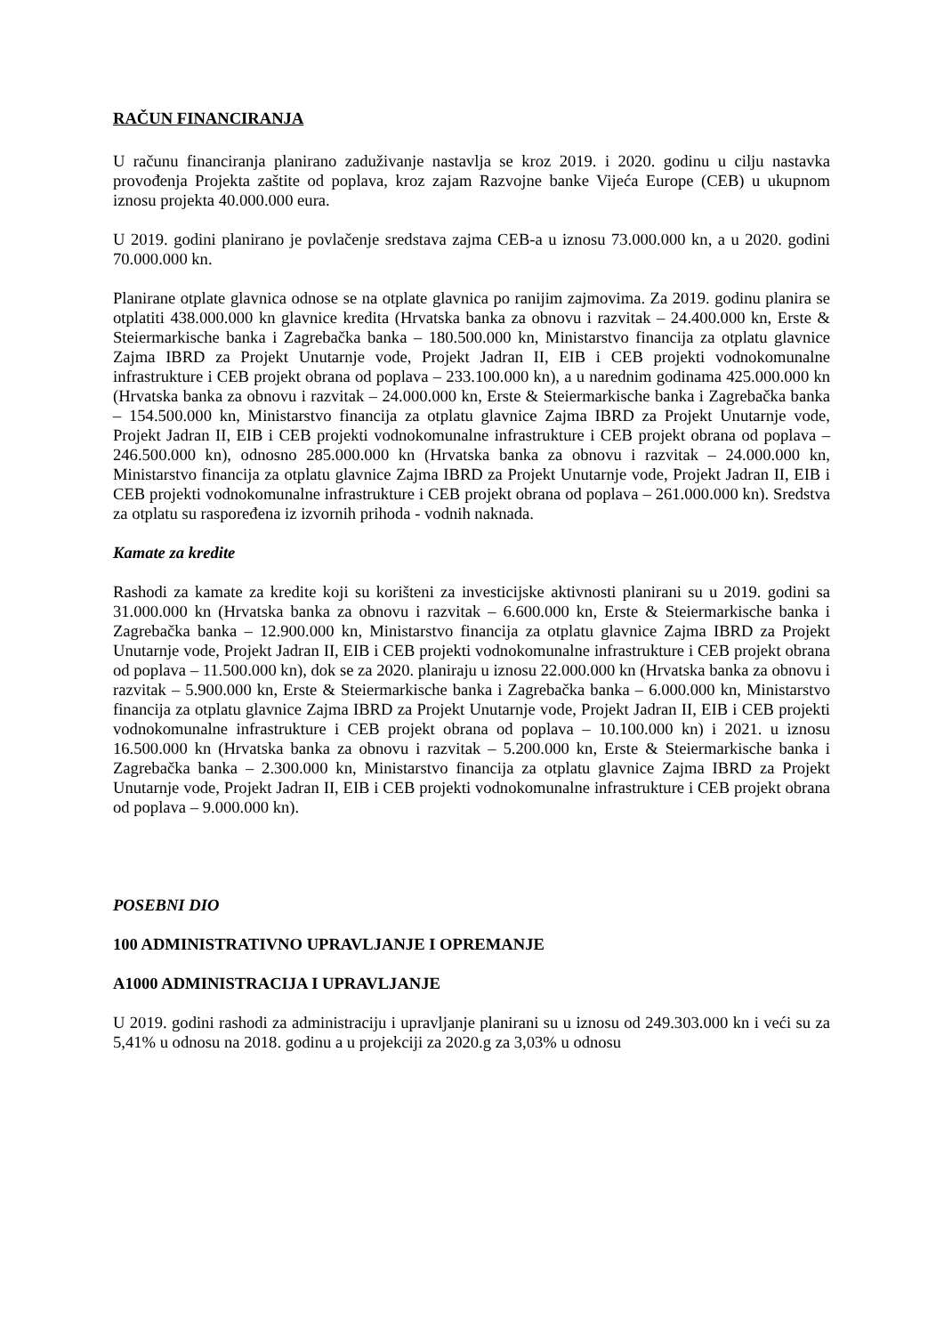RAČUN FINANCIRANJA
U računu financiranja planirano zaduživanje nastavlja se kroz 2019. i 2020. godinu u cilju nastavka provođenja Projekta zaštite od poplava, kroz zajam Razvojne banke Vijeća Europe (CEB) u ukupnom iznosu projekta 40.000.000 eura.
U 2019. godini planirano je povlačenje sredstava zajma CEB-a u iznosu 73.000.000 kn, a u 2020. godini 70.000.000 kn.
Planirane otplate glavnica odnose se na otplate glavnica po ranijim zajmovima. Za 2019. godinu planira se otplatiti 438.000.000 kn glavnice kredita (Hrvatska banka za obnovu i razvitak – 24.400.000 kn, Erste & Steiermarkische banka i Zagrebačka banka – 180.500.000 kn, Ministarstvo financija za otplatu glavnice Zajma IBRD za Projekt Unutarnje vode, Projekt Jadran II, EIB i CEB projekti vodnokomunalne infrastrukture i CEB projekt obrana od poplava – 233.100.000 kn), a u narednim godinama 425.000.000 kn (Hrvatska banka za obnovu i razvitak – 24.000.000 kn, Erste & Steiermarkische banka i Zagrebačka banka – 154.500.000 kn, Ministarstvo financija za otplatu glavnice Zajma IBRD za Projekt Unutarnje vode, Projekt Jadran II, EIB i CEB projekti vodnokomunalne infrastrukture i CEB projekt obrana od poplava – 246.500.000 kn), odnosno 285.000.000 kn (Hrvatska banka za obnovu i razvitak – 24.000.000 kn, Ministarstvo financija za otplatu glavnice Zajma IBRD za Projekt Unutarnje vode, Projekt Jadran II, EIB i CEB projekti vodnokomunalne infrastrukture i CEB projekt obrana od poplava – 261.000.000 kn). Sredstva za otplatu su raspoređena iz izvornih prihoda - vodnih naknada.
Kamate za kredite
Rashodi za kamate za kredite koji su korišteni za investicijske aktivnosti planirani su u 2019. godini sa 31.000.000 kn (Hrvatska banka za obnovu i razvitak – 6.600.000 kn, Erste & Steiermarkische banka i Zagrebačka banka – 12.900.000 kn, Ministarstvo financija za otplatu glavnice Zajma IBRD za Projekt Unutarnje vode, Projekt Jadran II, EIB i CEB projekti vodnokomunalne infrastrukture i CEB projekt obrana od poplava – 11.500.000 kn), dok se za 2020. planiraju u iznosu 22.000.000 kn (Hrvatska banka za obnovu i razvitak – 5.900.000 kn, Erste & Steiermarkische banka i Zagrebačka banka – 6.000.000 kn, Ministarstvo financija za otplatu glavnice Zajma IBRD za Projekt Unutarnje vode, Projekt Jadran II, EIB i CEB projekti vodnokomunalne infrastrukture i CEB projekt obrana od poplava – 10.100.000 kn) i 2021. u iznosu 16.500.000 kn (Hrvatska banka za obnovu i razvitak – 5.200.000 kn, Erste & Steiermarkische banka i Zagrebačka banka – 2.300.000 kn, Ministarstvo financija za otplatu glavnice Zajma IBRD za Projekt Unutarnje vode, Projekt Jadran II, EIB i CEB projekti vodnokomunalne infrastrukture i CEB projekt obrana od poplava – 9.000.000 kn).
POSEBNI DIO
100 ADMINISTRATIVNO UPRAVLJANJE I OPREMANJE
A1000 ADMINISTRACIJA I UPRAVLJANJE
U 2019. godini rashodi za administraciju i upravljanje planirani su u iznosu od 249.303.000 kn i veći su za 5,41% u odnosu na 2018. godinu a u projekciji za 2020.g za 3,03% u odnosu